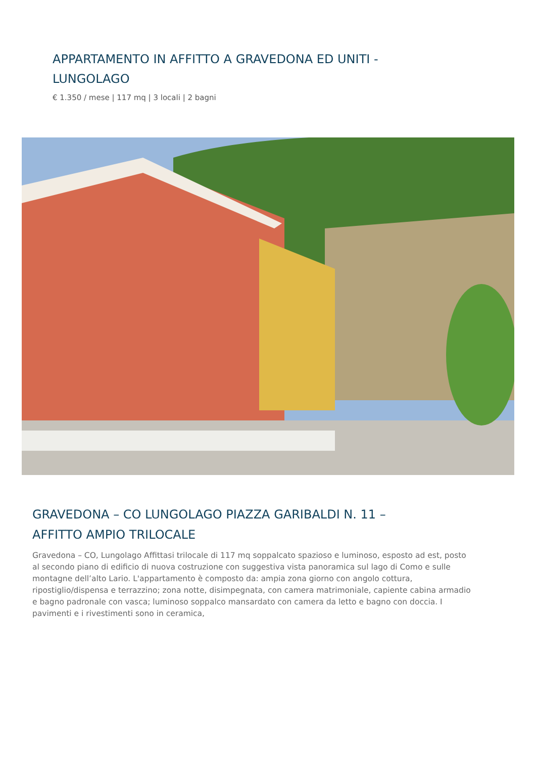APPARTAMENTO IN AFFITTO A GRAVEDONA ED UNITI - LUNGOLAGO
€ 1.350 / mese | 117 mq | 3 locali | 2 bagni
GRAVEDONA – CO LUNGOLAGO PIAZZA GARIBALDI N. 11 – AFFITTO AMPIO TRILOCALE
Gravedona – CO, Lungolago Affittasi trilocale di 117 mq soppalcato spazioso e luminoso, esposto ad est, posto al secondo piano di edificio di nuova costruzione con suggestiva vista panoramica sul lago di Como e sulle montagne dell’alto Lario. L'appartamento è composto da: ampia zona giorno con angolo cottura, ripostiglio/dispensa e terrazzino; zona notte, disimpegnata, con camera matrimoniale, capiente cabina armadio e bagno padronale con vasca; luminoso soppalco mansardato con camera da letto e bagno con doccia. I pavimenti e i rivestimenti sono in ceramica,